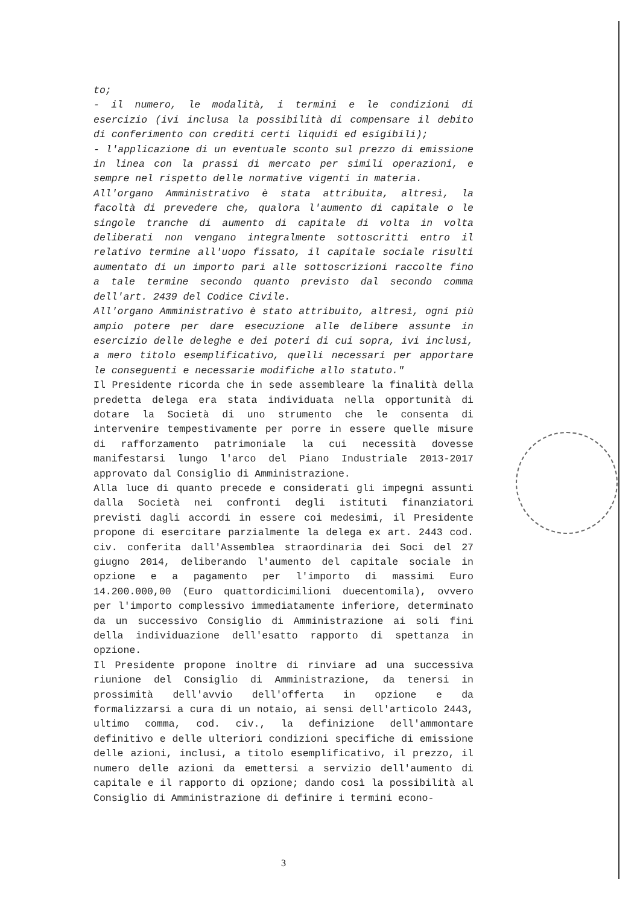to;
- il numero, le modalità, i termini e le condizioni di esercizio (ivi inclusa la possibilità di compensare il debito di conferimento con crediti certi liquidi ed esigibili);
- l'applicazione di un eventuale sconto sul prezzo di emissione in linea con la prassi di mercato per simili operazioni, e sempre nel rispetto delle normative vigenti in materia.
All'organo Amministrativo è stata attribuita, altresì, la facoltà di prevedere che, qualora l'aumento di capitale o le singole tranche di aumento di capitale di volta in volta deliberati non vengano integralmente sottoscritti entro il relativo termine all'uopo fissato, il capitale sociale risulti aumentato di un importo pari alle sottoscrizioni raccolte fino a tale termine secondo quanto previsto dal secondo comma dell'art. 2439 del Codice Civile.
All'organo Amministrativo è stato attribuito, altresì, ogni più ampio potere per dare esecuzione alle delibere assunte in esercizio delle deleghe e dei poteri di cui sopra, ivi inclusi, a mero titolo esemplificativo, quelli necessari per apportare le conseguenti e necessarie modifiche allo statuto."
Il Presidente ricorda che in sede assembleare la finalità della predetta delega era stata individuata nella opportunità di dotare la Società di uno strumento che le consenta di intervenire tempestivamente per porre in essere quelle misure di rafforzamento patrimoniale la cui necessità dovesse manifestarsi lungo l'arco del Piano Industriale 2013-2017 approvato dal Consiglio di Amministrazione.
Alla luce di quanto precede e considerati gli impegni assunti dalla Società nei confronti degli istituti finanziatori previsti dagli accordi in essere coi medesimi, il Presidente propone di esercitare parzialmente la delega ex art. 2443 cod. civ. conferita dall'Assemblea straordinaria dei Soci del 27 giugno 2014, deliberando l'aumento del capitale sociale in opzione e a pagamento per l'importo di massimi Euro 14.200.000,00 (Euro quattordicimilioni duecentomila), ovvero per l'importo complessivo immediatamente inferiore, determinato da un successivo Consiglio di Amministrazione ai soli fini della individuazione dell'esatto rapporto di spettanza in opzione.
Il Presidente propone inoltre di rinviare ad una successiva riunione del Consiglio di Amministrazione, da tenersi in prossimità dell'avvio dell'offerta in opzione e da formalizzarsi a cura di un notaio, ai sensi dell'articolo 2443, ultimo comma, cod. civ., la definizione dell'ammontare definitivo e delle ulteriori condizioni specifiche di emissione delle azioni, inclusi, a titolo esemplificativo, il prezzo, il numero delle azioni da emettersi a servizio dell'aumento di capitale e il rapporto di opzione; dando così la possibilità al Consiglio di Amministrazione di definire i termini econo-
3